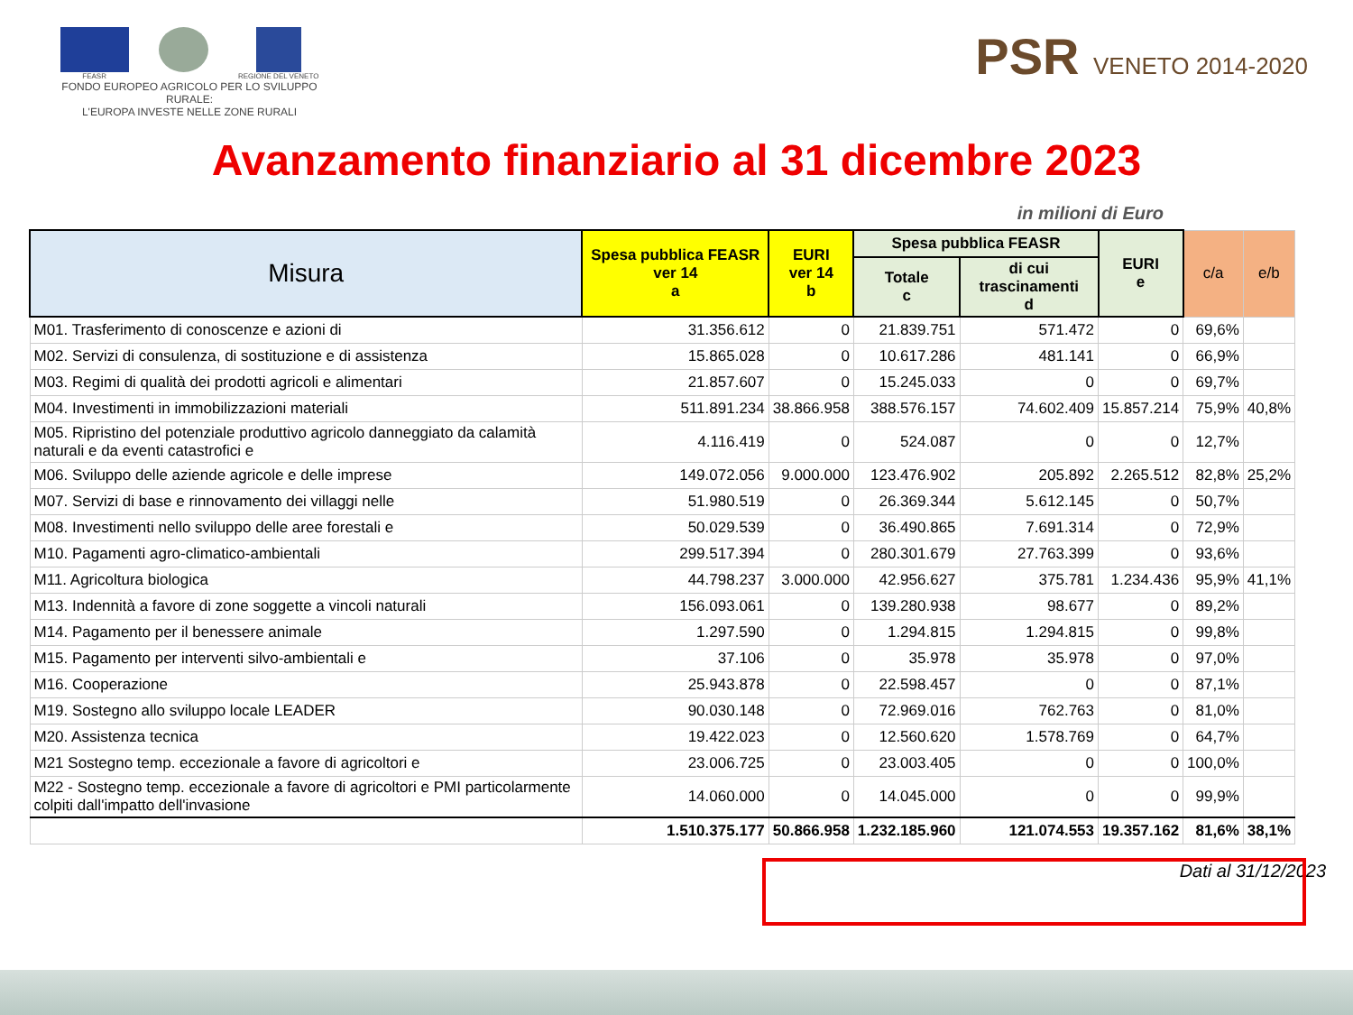FEASR REGIONE DEL VENETO
FONDO EUROPEO AGRICOLO PER LO SVILUPPO RURALE:
L'EUROPA INVESTE NELLE ZONE RURALI
PSR VENETO 2014-2020
Avanzamento finanziario al 31 dicembre 2023
in milioni di Euro
| Misura | Spesa pubblica FEASR ver 14 a | EURI ver 14 b | Spesa pubblica FEASR | | EURI e | c/a | e/b |
| --- | --- | --- | --- | --- | --- | --- | --- |
| | | | Totale c | di cui trascinamenti d | | | |
| M01. Trasferimento di conoscenze e azioni di | 31.356.612 | 0 | 21.839.751 | 571.472 | 0 | 69,6% | |
| M02. Servizi di consulenza, di sostituzione e di assistenza | 15.865.028 | 0 | 10.617.286 | 481.141 | 0 | 66,9% | |
| M03. Regimi di qualità dei prodotti agricoli e alimentari | 21.857.607 | 0 | 15.245.033 | 0 | 0 | 69,7% | |
| M04. Investimenti in immobilizzazioni materiali | 511.891.234 | 38.866.958 | 388.576.157 | 74.602.409 | 15.857.214 | 75,9% | 40,8% |
| M05. Ripristino del potenziale produttivo agricolo danneggiato da calamità naturali e da eventi catastrofici e | 4.116.419 | 0 | 524.087 | 0 | 0 | 12,7% | |
| M06. Sviluppo delle aziende agricole e delle imprese | 149.072.056 | 9.000.000 | 123.476.902 | 205.892 | 2.265.512 | 82,8% | 25,2% |
| M07. Servizi di base e rinnovamento dei villaggi nelle | 51.980.519 | 0 | 26.369.344 | 5.612.145 | 0 | 50,7% | |
| M08. Investimenti nello sviluppo delle aree forestali e | 50.029.539 | 0 | 36.490.865 | 7.691.314 | 0 | 72,9% | |
| M10. Pagamenti agro-climatico-ambientali | 299.517.394 | 0 | 280.301.679 | 27.763.399 | 0 | 93,6% | |
| M11. Agricoltura biologica | 44.798.237 | 3.000.000 | 42.956.627 | 375.781 | 1.234.436 | 95,9% | 41,1% |
| M13. Indennità a favore di zone soggette a vincoli naturali | 156.093.061 | 0 | 139.280.938 | 98.677 | 0 | 89,2% | |
| M14. Pagamento per il benessere animale | 1.297.590 | 0 | 1.294.815 | 1.294.815 | 0 | 99,8% | |
| M15. Pagamento per interventi silvo-ambientali e | 37.106 | 0 | 35.978 | 35.978 | 0 | 97,0% | |
| M16. Cooperazione | 25.943.878 | 0 | 22.598.457 | 0 | 0 | 87,1% | |
| M19. Sostegno allo sviluppo locale LEADER | 90.030.148 | 0 | 72.969.016 | 762.763 | 0 | 81,0% | |
| M20. Assistenza tecnica | 19.422.023 | 0 | 12.560.620 | 1.578.769 | 0 | 64,7% | |
| M21 Sostegno temp. eccezionale a favore di agricoltori e | 23.006.725 | 0 | 23.003.405 | 0 | 0 | 100,0% | |
| M22 - Sostegno temp. eccezionale a favore di agricoltori e PMI particolarmente colpiti dall'impatto dell'invasione | 14.060.000 | 0 | 14.045.000 | 0 | 0 | 99,9% | |
| | 1.510.375.177 | 50.866.958 | 1.232.185.960 | 121.074.553 | 19.357.162 | 81,6% | 38,1% |
Dati al 31/12/2023